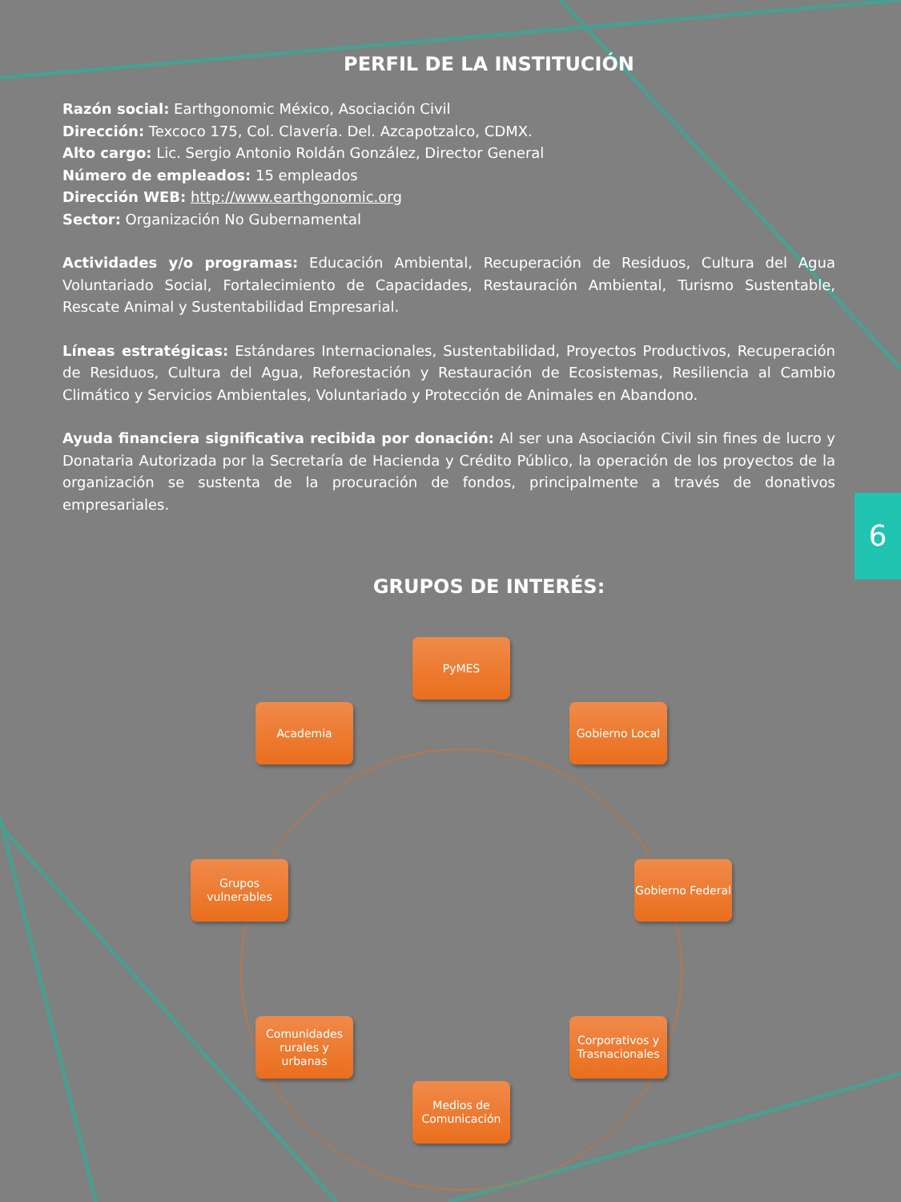PERFIL DE LA INSTITUCIÓN
Razón social: Earthgonomic México, Asociación Civil
Dirección: Texcoco 175, Col. Clavería. Del. Azcapotzalco, CDMX.
Alto cargo: Lic. Sergio Antonio Roldán González, Director General
Número de empleados: 15 empleados
Dirección WEB: http://www.earthgonomic.org
Sector: Organización No Gubernamental
Actividades y/o programas: Educación Ambiental, Recuperación de Residuos, Cultura del Agua Voluntariado Social, Fortalecimiento de Capacidades, Restauración Ambiental, Turismo Sustentable, Rescate Animal y Sustentabilidad Empresarial.
Líneas estratégicas: Estándares Internacionales, Sustentabilidad, Proyectos Productivos, Recuperación de Residuos, Cultura del Agua, Reforestación y Restauración de Ecosistemas, Resiliencia al Cambio Climático y Servicios Ambientales, Voluntariado y Protección de Animales en Abandono.
Ayuda financiera significativa recibida por donación: Al ser una Asociación Civil sin fines de lucro y Donataria Autorizada por la Secretaría de Hacienda y Crédito Público, la operación de los proyectos de la organización se sustenta de la procuración de fondos, principalmente a través de donativos empresariales.
GRUPOS DE INTERÉS:
6
PyMES
Gobierno Local
Gobierno Federal
Corporativos y Trasnacionales
Medios de Comunicación
Comunidades rurales y urbanas
Grupos vulnerables
Academia